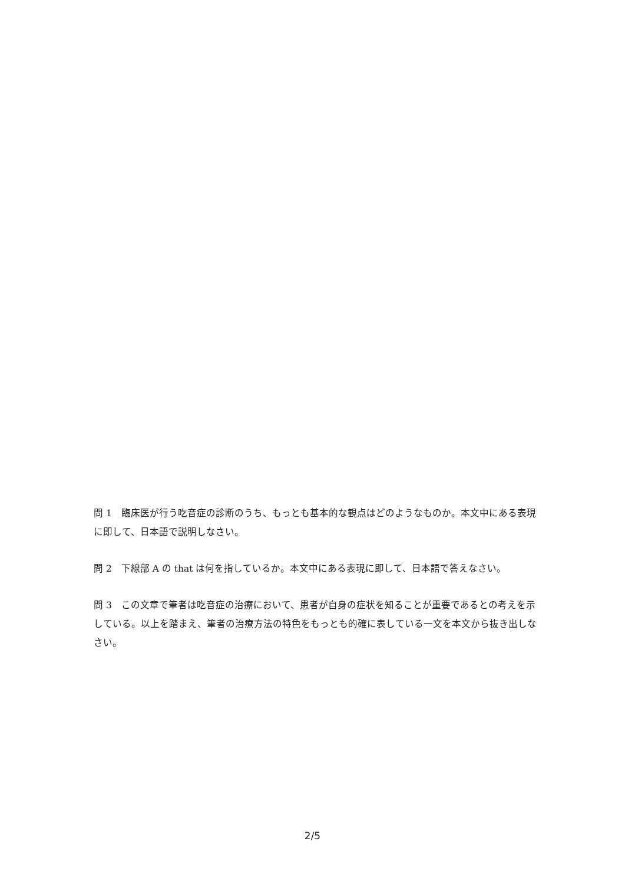問 1　臨床医が行う吃音症の診断のうち、もっとも基本的な観点はどのようなものか。本文中にある表現に即して、日本語で説明しなさい。
問 2　下線部 A の that は何を指しているか。本文中にある表現に即して、日本語で答えなさい。
問 3　この文章で筆者は吃音症の治療において、患者が自身の症状を知ることが重要であるとの考えを示している。以上を踏まえ、筆者の治療方法の特色をもっとも的確に表している一文を本文から抜き出しなさい。
2/5